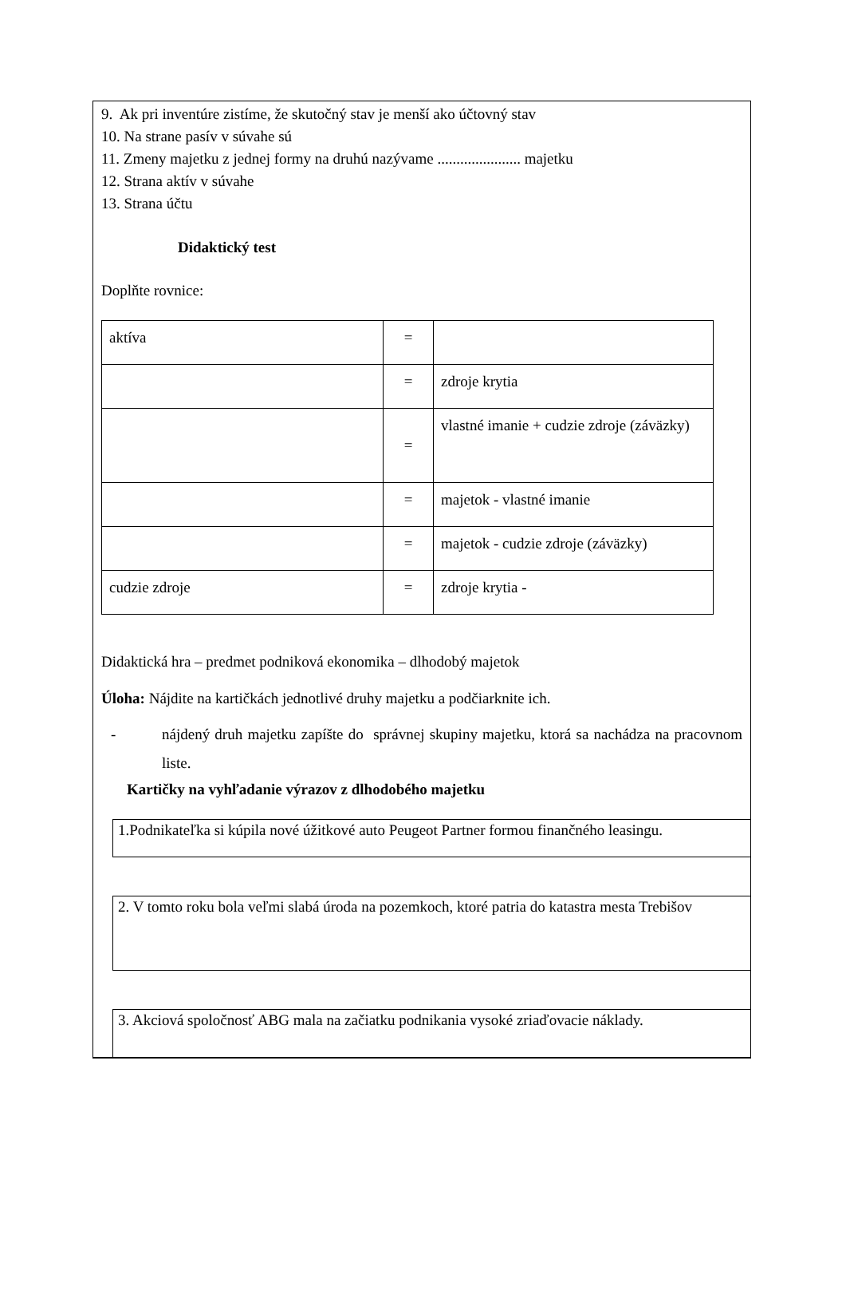9. Ak pri inventúre zistíme, že skutočný stav je menší ako účtovný stav
10. Na strane pasív v súvahe sú
11. Zmeny majetku z jednej formy na druhú nazývame ...................... majetku
12. Strana aktív v súvahe
13. Strana účtu
Didaktický test
Doplňte rovnice:
| aktíva | = | |
| | = | zdroje krytia |
| | = | vlastné imanie + cudzie zdroje (záväzky) |
| | = | majetok - vlastné imanie |
| | = | majetok - cudzie zdroje (záväzky) |
| cudzie zdroje | = | zdroje krytia - |
Didaktická hra – predmet podniková ekonomika – dlhodobý majetok
Úloha: Nájdite na kartičkách jednotlivé druhy majetku a podčiarknite ich.
- nájdený druh majetku zapíšte do správnej skupiny majetku, ktorá sa nachádza na pracovnom liste.
Kartičky na vyhľadanie výrazov z dlhodobého majetku
1.Podnikateľka si kúpila nové úžitkové auto Peugeot Partner formou finančného leasingu.
2. V tomto roku bola veľmi slabá úroda na pozemkoch, ktoré patria do katastra mesta Trebišov
3. Akciová spoločnosť ABG mala na začiatku podnikania vysoké zriaďovacie náklady.